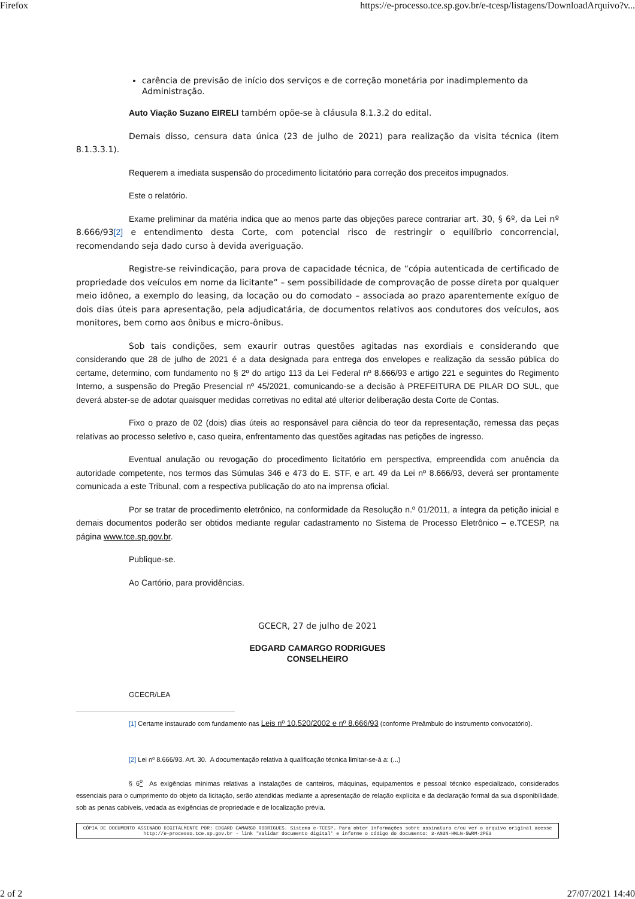Firefox https://e-processo.tce.sp.gov.br/e-tcesp/listagens/DownloadArquivo?v...
carência de previsão de início dos serviços e de correção monetária por inadimplemento da Administração.
Auto Viação Suzano EIRELI também opõe-se à cláusula 8.1.3.2 do edital.
Demais disso, censura data única (23 de julho de 2021) para realização da visita técnica (item 8.1.3.3.1).
Requerem a imediata suspensão do procedimento licitatório para correção dos preceitos impugnados.
Este o relatório.
Exame preliminar da matéria indica que ao menos parte das objeções parece contrariar art. 30, § 6º, da Lei nº 8.666/93[2] e entendimento desta Corte, com potencial risco de restringir o equilíbrio concorrencial, recomendando seja dado curso à devida averiguação.
Registre-se reivindicação, para prova de capacidade técnica, de “cópia autenticada de certificado de propriedade dos veículos em nome da licitante” – sem possibilidade de comprovação de posse direta por qualquer meio idôneo, a exemplo do leasing, da locação ou do comodato – associada ao prazo aparentemente exíguo de dois dias úteis para apresentação, pela adjudicatária, de documentos relativos aos condutores dos veículos, aos monitores, bem como aos ônibus e micro-ônibus.
Sob tais condições, sem exaurir outras questões agitadas nas exordiais e considerando que considerando que 28 de julho de 2021 é a data designada para entrega dos envelopes e realização da sessão pública do certame, determino, com fundamento no § 2º do artigo 113 da Lei Federal nº 8.666/93 e artigo 221 e seguintes do Regimento Interno, a suspensão do Pregão Presencial nº 45/2021, comunicando-se a decisão à PREFEITURA DE PILAR DO SUL, que deverá abster-se de adotar quaisquer medidas corretivas no edital até ulterior deliberação desta Corte de Contas.
Fixo o prazo de 02 (dois) dias úteis ao responsável para ciência do teor da representação, remessa das peças relativas ao processo seletivo e, caso queira, enfrentamento das questões agitadas nas petições de ingresso.
Eventual anulação ou revogação do procedimento licitatório em perspectiva, empreendida com anuência da autoridade competente, nos termos das Súmulas 346 e 473 do E. STF, e art. 49 da Lei nº 8.666/93, deverá ser prontamente comunicada a este Tribunal, com a respectiva publicação do ato na imprensa oficial.
Por se tratar de procedimento eletrônico, na conformidade da Resolução n.º 01/2011, a íntegra da petição inicial e demais documentos poderão ser obtidos mediante regular cadastramento no Sistema de Processo Eletrônico – e.TCESP, na página www.tce.sp.gov.br.
Publique-se.
Ao Cartório, para providências.
GCECR, 27 de julho de 2021
EDGARD CAMARGO RODRIGUES
CONSELHEIRO
GCECR/LEA
[1] Certame instaurado com fundamento nas Leis nº 10.520/2002 e nº 8.666/93 (conforme Preâmbulo do instrumento convocatório).
[2] Lei nº 8.666/93. Art. 30. A documentação relativa à qualificação técnica limitar-se-á a: (...)
§ 6<sup>o</sup> As exigências mínimas relativas a instalações de canteiros, máquinas, equipamentos e pessoal técnico especializado, considerados essenciais para o cumprimento do objeto da licitação, serão atendidas mediante a apresentação de relação explícita e da declaração formal da sua disponibilidade, sob as penas cabíveis, vedada as exigências de propriedade e de localização prévia.
CÓPIA DE DOCUMENTO ASSINADO DIGITALMENTE POR: EDGARD CAMARGO RODRIGUES. Sistema e-TCESP. Para obter informações sobre assinatura e/ou ver o arquivo original acesse http://e-processo.tce.sp.gov.br - link 'Validar documento digital' e informe o código do documento: 3-AN3N-HWLN-5WRM-2PE3
2 of 2 27/07/2021 14:40